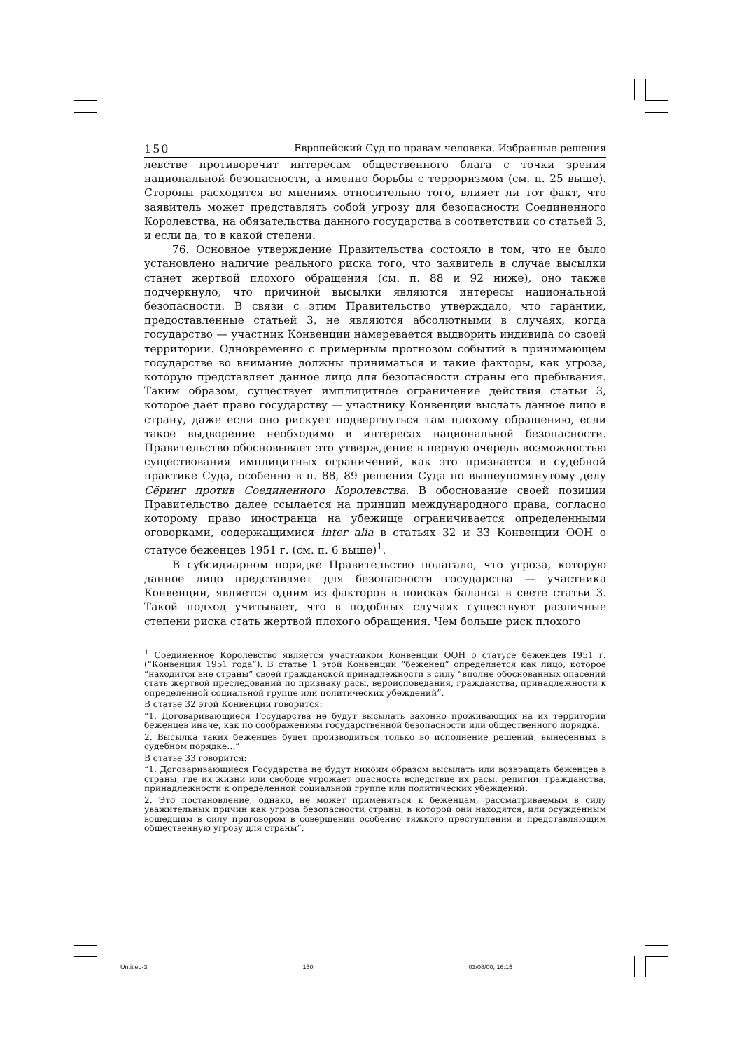150 Европейский Суд по правам человека. Избранные решения
левстве противоречит интересам общественного блага с точки зрения национальной безопасности, а именно борьбы с терроризмом (см. п. 25 выше). Стороны расходятся во мнениях относительно того, влияет ли тот факт, что заявитель может представлять собой угрозу для безопасности Соединенного Королевства, на обязательства данного государства в соответствии со статьей 3, и если да, то в какой степени.
76. Основное утверждение Правительства состояло в том, что не было установлено наличие реального риска того, что заявитель в случае высылки станет жертвой плохого обращения (см. п. 88 и 92 ниже), оно также подчеркнуло, что причиной высылки являются интересы национальной безопасности. В связи с этим Правительство утверждало, что гарантии, предоставленные статьей 3, не являются абсолютными в случаях, когда государство — участник Конвенции намеревается выдворить индивида со своей территории. Одновременно с примерным прогнозом событий в принимающем государстве во внимание должны приниматься и такие факторы, как угроза, которую представляет данное лицо для безопасности страны его пребывания. Таким образом, существует имплицитное ограничение действия статьи 3, которое дает право государству — участнику Конвенции выслать данное лицо в страну, даже если оно рискует подвергнуться там плохому обращению, если такое выдворение необходимо в интересах национальной безопасности. Правительство обосновывает это утверждение в первую очередь возможностью существования имплицитных ограничений, как это признается в судебной практике Суда, особенно в п. 88, 89 решения Суда по вышеупомянутому делу Сёринг против Соединенного Королевства. В обоснование своей позиции Правительство далее ссылается на принцип международного права, согласно которому право иностранца на убежище ограничивается определенными оговорками, содержащимися inter alia в статьях 32 и 33 Конвенции ООН о статусе беженцев 1951 г. (см. п. 6 выше)<sup>1</sup>.
В субсидиарном порядке Правительство полагало, что угроза, которую данное лицо представляет для безопасности государства — участника Конвенции, является одним из факторов в поисках баланса в свете статьи 3. Такой подход учитывает, что в подобных случаях существуют различные степени риска стать жертвой плохого обращения. Чем больше риск плохого
<sup>1</sup> Соединенное Королевство является участником Конвенции ООН о статусе беженцев 1951 г. (“Конвенция 1951 года”). В статье 1 этой Конвенции “беженец” определяется как лицо, которое “находится вне страны” своей гражданской принадлежности в силу “вполне обоснованных опасений стать жертвой преследований по признаку расы, вероисповедания, гражданства, принадлежности к определенной социальной группе или политических убеждений”.
В статье 32 этой Конвенции говорится:
“1. Договаривающиеся Государства не будут высылать законно проживающих на их территории беженцев иначе, как по соображениям государственной безопасности или общественного порядка.
2. Высылка таких беженцев будет производиться только во исполнение решений, вынесенных в судебном порядке…”
В статье 33 говорится:
“1. Договаривающиеся Государства не будут никоим образом высылать или возвращать беженцев в страны, где их жизни или свободе угрожает опасность вследствие их расы, религии, гражданства, принадлежности к определенной социальной группе или политических убеждений.
2. Это постановление, однако, не может применяться к беженцам, рассматриваемым в силу уважительных причин как угроза безопасности страны, в которой они находятся, или осужденным вошедшим в силу приговором в совершении особенно тяжкого преступления и представляющим общественную угрозу для страны”.
Untitled-3 150 03/08/00, 16:15